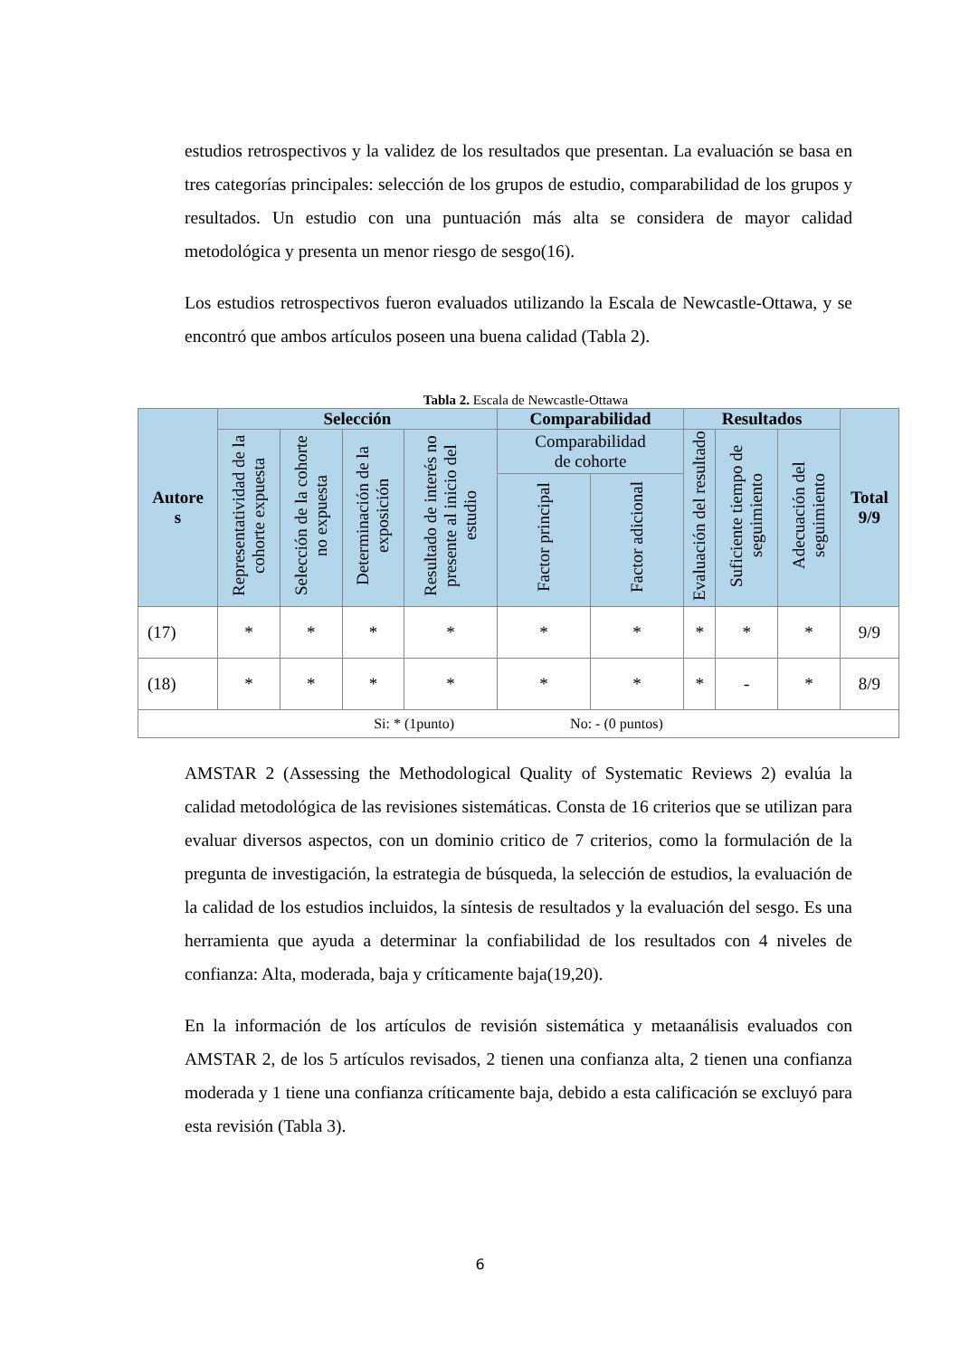estudios retrospectivos y la validez de los resultados que presentan. La evaluación se basa en tres categorías principales: selección de los grupos de estudio, comparabilidad de los grupos y resultados. Un estudio con una puntuación más alta se considera de mayor calidad metodológica y presenta un menor riesgo de sesgo(16).
Los estudios retrospectivos fueron evaluados utilizando la Escala de Newcastle-Ottawa, y se encontró que ambos artículos poseen una buena calidad (Tabla 2).
Tabla 2. Escala de Newcastle-Ottawa
| Autore s | Selección | | | | Comparabilidad | | Resultados | | | Total 9/9 |
| --- | --- | --- | --- | --- | --- | --- | --- | --- | --- | --- |
| | Representatividad de la cohorte expuesta | Selección de la cohorte no expuesta | Determinación de la exposición | Resultado de interés no presente al inicio del estudio | Comparabilidad de cohorte | | Evaluación del resultado | Suficiente tiempo de seguimiento | Adecuación del seguimiento | |
| | | | | | Factor principal | Factor adicional | | | | |
| (17) | * | * | * | * | * | * | * | * | * | 9/9 |
| (18) | * | * | * | * | * | * | * | - | * | 8/9 |
| Si: * (1punto) No: - (0 puntos) | | | | | | | | | | |
AMSTAR 2 (Assessing the Methodological Quality of Systematic Reviews 2) evalúa la calidad metodológica de las revisiones sistemáticas. Consta de 16 criterios que se utilizan para evaluar diversos aspectos, con un dominio critico de 7 criterios, como la formulación de la pregunta de investigación, la estrategia de búsqueda, la selección de estudios, la evaluación de la calidad de los estudios incluidos, la síntesis de resultados y la evaluación del sesgo. Es una herramienta que ayuda a determinar la confiabilidad de los resultados con 4 niveles de confianza: Alta, moderada, baja y críticamente baja(19,20).
En la información de los artículos de revisión sistemática y metaanálisis evaluados con AMSTAR 2, de los 5 artículos revisados, 2 tienen una confianza alta, 2 tienen una confianza moderada y 1 tiene una confianza críticamente baja, debido a esta calificación se excluyó para esta revisión (Tabla 3).
6